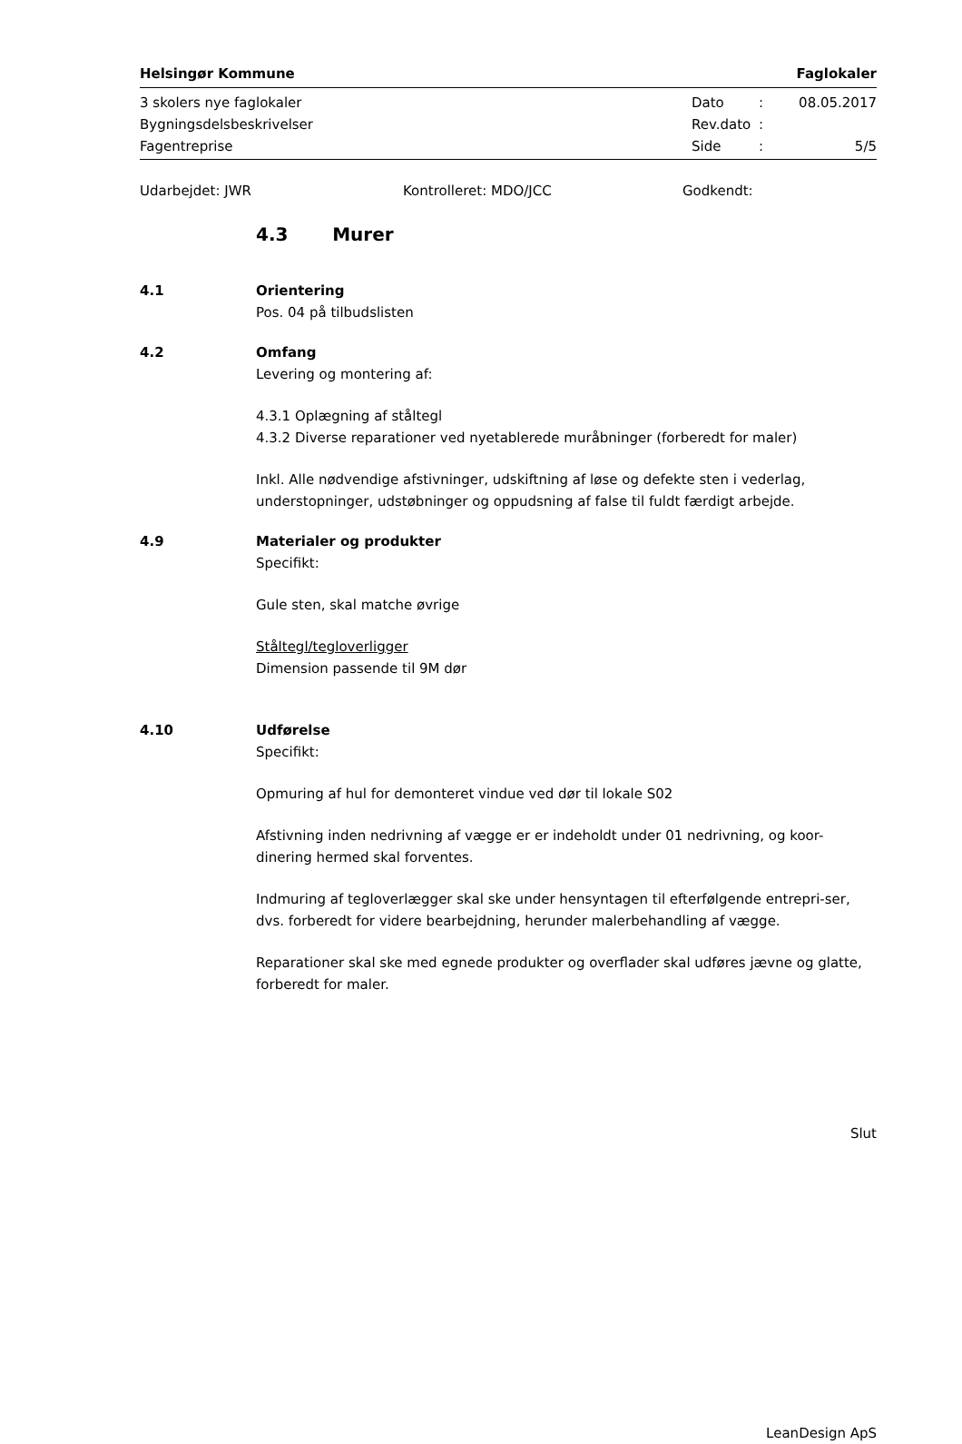Helsingør Kommune Faglokaler
3 skolers nye faglokaler Dato: 08.05.2017
Bygningsdelsbeskrivelser Rev.dato:
Fagentreprise Side: 5/5
Udarbejdet: JWR Kontrolleret: MDO/JCC Godkendt:
4.3 Murer
4.1 Orientering
Pos. 04 på tilbudslisten
4.2 Omfang
Levering og montering af:
4.3.1 Oplægning af ståltegl
4.3.2 Diverse reparationer ved nyetablerede muråbninger (forberedt for maler)
Inkl. Alle nødvendige afstivninger, udskiftning af løse og defekte sten i vederlag, understopninger, udstøbninger og oppudsning af false til fuldt færdigt arbejde.
4.9 Materialer og produkter
Specifikt:
Gule sten, skal matche øvrige
Ståltegl/tegloverligger
Dimension passende til 9M dør
4.10 Udførelse
Specifikt:
Opmuring af hul for demonteret vindue ved dør til lokale S02
Afstivning inden nedrivning af vægge er er indeholdt under 01 nedrivning, og koor-dinering hermed skal forventes.
Indmuring af tegloverlægger skal ske under hensyntagen til efterfølgende entrepri-ser, dvs. forberedt for videre bearbejdning, herunder malerbehandling af vægge.
Reparationer skal ske med egnede produkter og overflader skal udføres jævne og glatte, forberedt for maler.
Slut
LeanDesign ApS